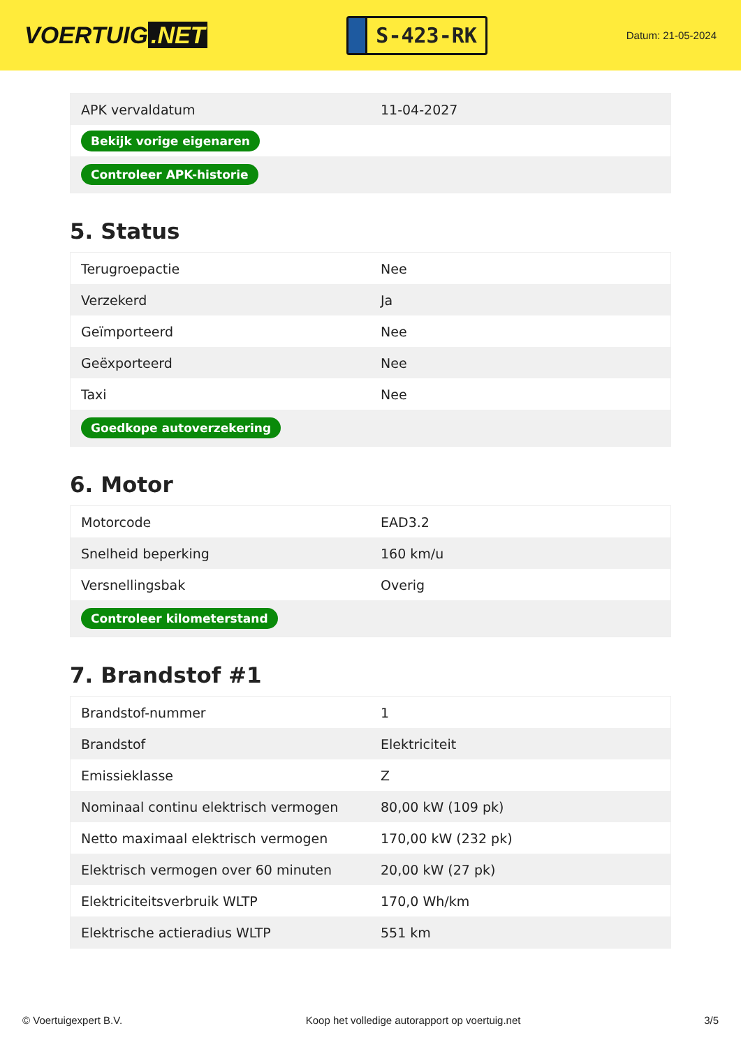VOERTUIG.NET
S-423-RK
Datum: 21-05-2024
| APK vervaldatum | 11-04-2027 |
| Bekijk vorige eigenaren | |
| Controleer APK-historie | |
5. Status
| Terugroepactie | Nee |
| Verzekerd | Ja |
| Geïmporteerd | Nee |
| Geëxporteerd | Nee |
| Taxi | Nee |
| Goedkope autoverzekering | |
6. Motor
| Motorcode | EAD3.2 |
| Snelheid beperking | 160 km/u |
| Versnellingsbak | Overig |
| Controleer kilometerstand | |
7. Brandstof #1
| Brandstof-nummer | 1 |
| Brandstof | Elektriciteit |
| Emissieklasse | Z |
| Nominaal continu elektrisch vermogen | 80,00 kW (109 pk) |
| Netto maximaal elektrisch vermogen | 170,00 kW (232 pk) |
| Elektrisch vermogen over 60 minuten | 20,00 kW (27 pk) |
| Elektriciteitsverbruik WLTP | 170,0 Wh/km |
| Elektrische actieradius WLTP | 551 km |
© Voertuigexpert B.V. Koop het volledige autorapport op voertuig.net 3/5